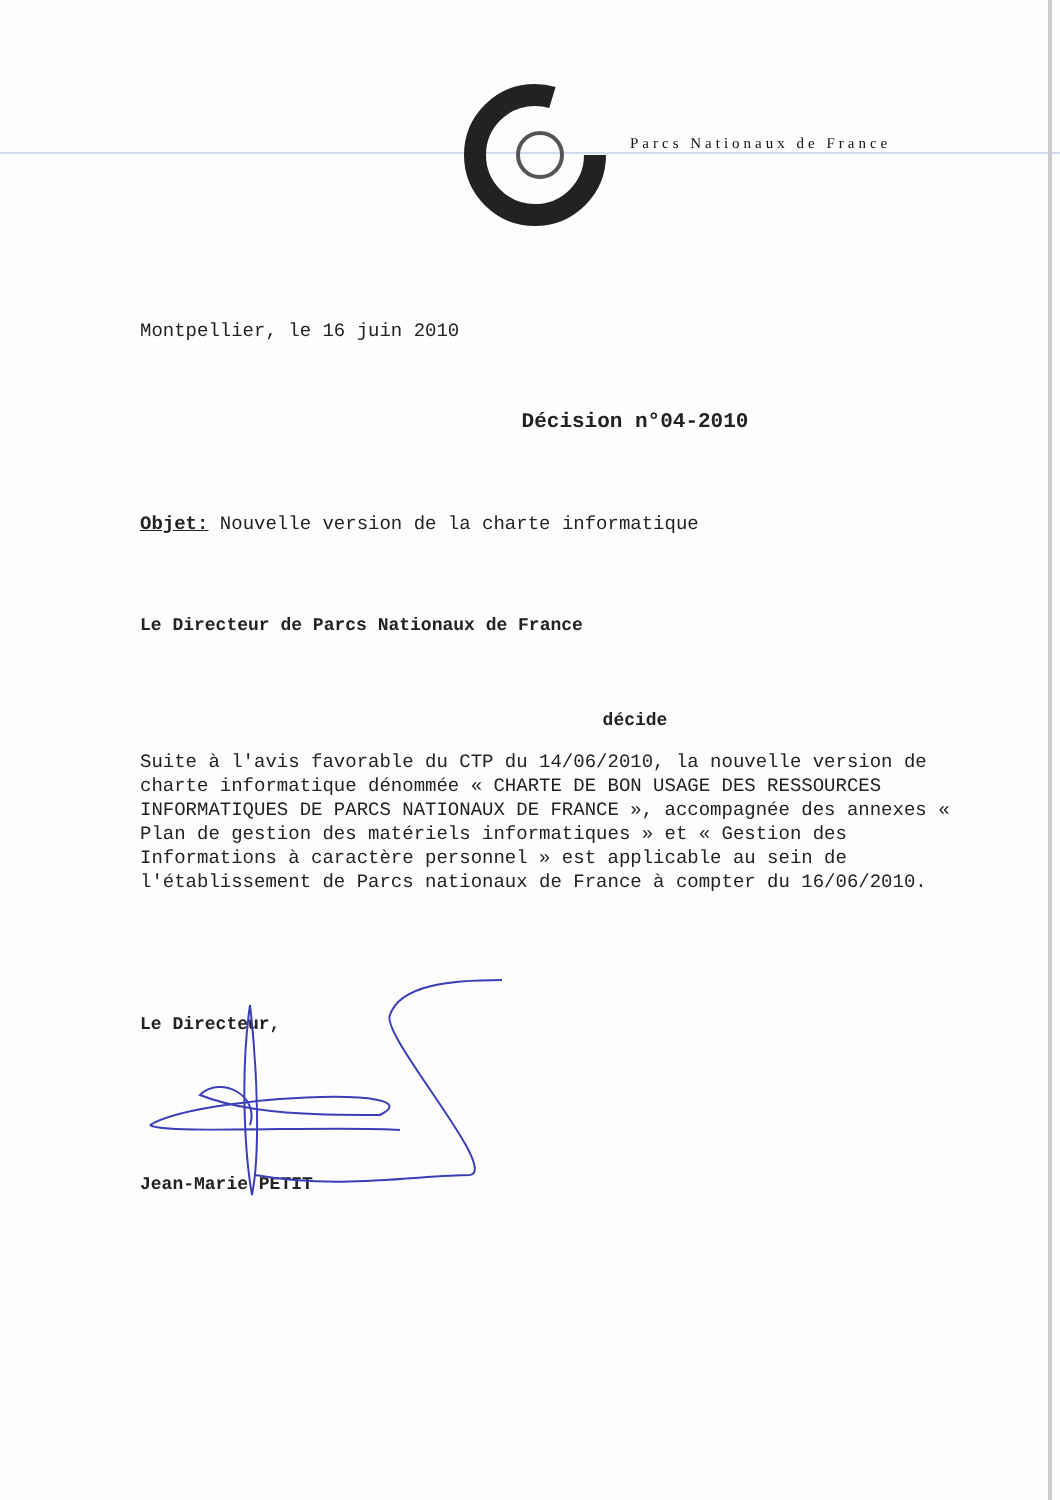Parcs Nationaux de France
Montpellier, le 16 juin 2010
Décision n°04-2010
Objet: Nouvelle version de la charte informatique
Le Directeur de Parcs Nationaux de France
décide
Suite à l'avis favorable du CTP du 14/06/2010, la nouvelle version de charte informatique dénommée « CHARTE DE BON USAGE DES RESSOURCES INFORMATIQUES DE PARCS NATIONAUX DE FRANCE », accompagnée des annexes « Plan de gestion des matériels informatiques » et « Gestion des Informations à caractère personnel » est applicable au sein de l'établissement de Parcs nationaux de France à compter du 16/06/2010.
Le Directeur,
Jean-Marie PETIT